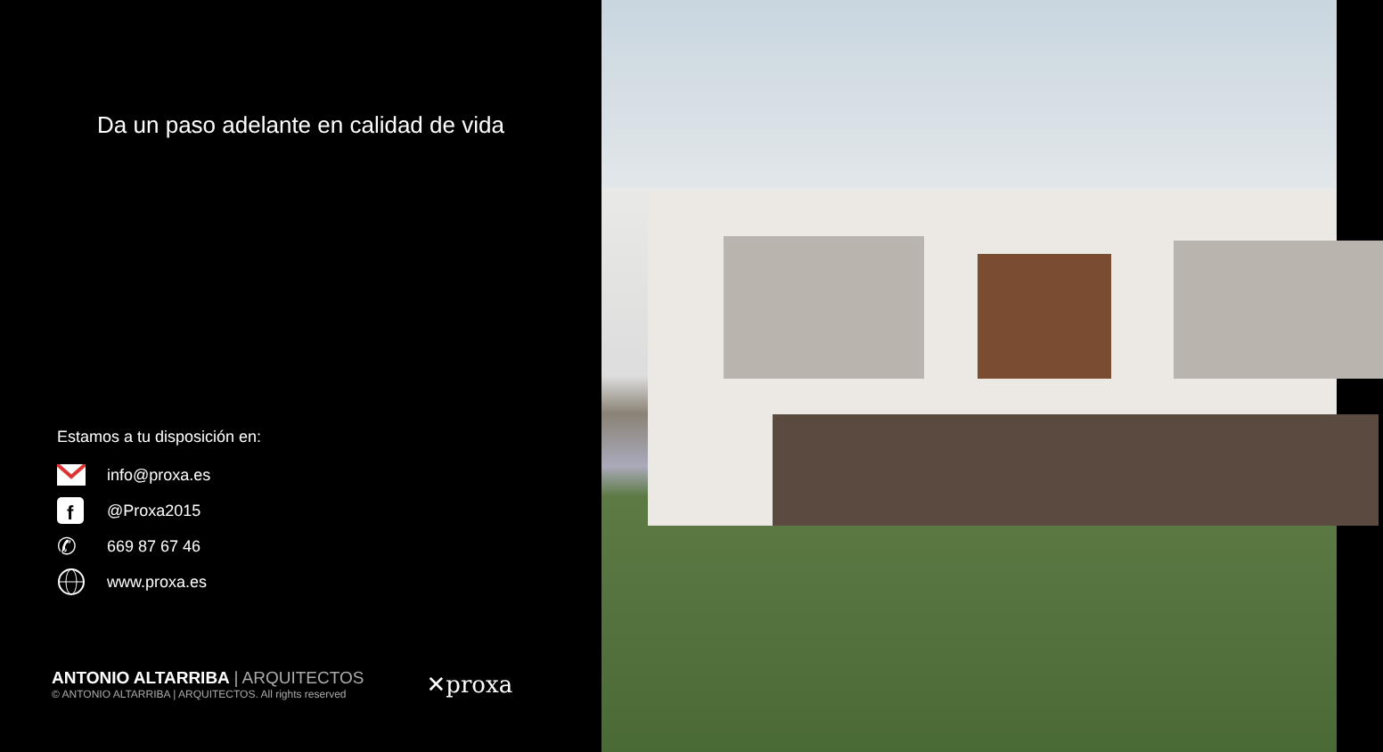Da un paso adelante en calidad de vida
Estamos a tu disposición en:
info@proxa.es
f
@Proxa2015
✆
669 87 67 46
www.proxa.es
ANTONIO ALTARRIBA | ARQUITECTOS
© ANTONIO ALTARRIBA | ARQUITECTOS. All rights reserved
✕proxa